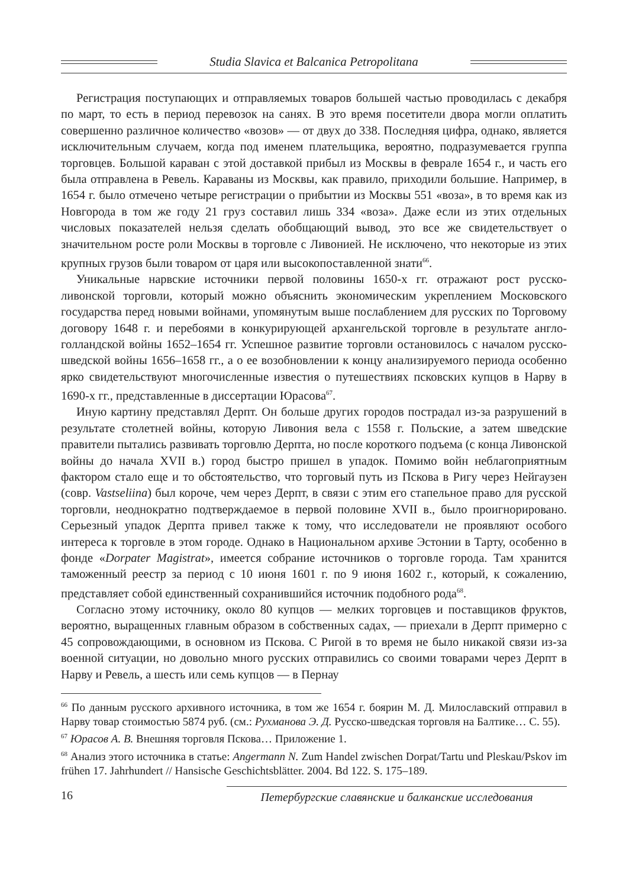Studia Slavica et Balcanica Petropolitana
Регистрация поступающих и отправляемых товаров большей частью проводилась с декабря по март, то есть в период перевозок на санях. В это время посетители двора могли оплатить совершенно различное количество «возов» — от двух до 338. Последняя цифра, однако, является исключительным случаем, когда под именем плательщика, вероятно, подразумевается группа торговцев. Большой караван с этой доставкой прибыл из Москвы в феврале 1654 г., и часть его была отправлена в Ревель. Караваны из Москвы, как правило, приходили большие. Например, в 1654 г. было отмечено четыре регистрации о прибытии из Москвы 551 «воза», в то время как из Новгорода в том же году 21 груз составил лишь 334 «воза». Даже если из этих отдельных числовых показателей нельзя сделать обобщающий вывод, это все же свидетельствует о значительном росте роли Москвы в торговле с Ливонией. Не исключено, что некоторые из этих крупных грузов были товаром от царя или высокопоставленной знати<sup>66</sup>.
Уникальные нарвские источники первой половины 1650-х гг. отражают рост русско-ливонской торговли, который можно объяснить экономическим укреплением Московского государства перед новыми войнами, упомянутым выше послаблением для русских по Торговому договору 1648 г. и перебоями в конкурирующей архангельской торговле в результате англо-голландской войны 1652–1654 гг. Успешное развитие торговли остановилось с началом русско-шведской войны 1656–1658 гг., а о ее возобновлении к концу анализируемого периода особенно ярко свидетельствуют многочисленные известия о путешествиях псковских купцов в Нарву в 1690-х гг., представленные в диссертации Юрасова<sup>67</sup>.
Иную картину представлял Дерпт. Он больше других городов пострадал из-за разрушений в результате столетней войны, которую Ливония вела с 1558 г. Польские, а затем шведские правители пытались развивать торговлю Дерпта, но после короткого подъема (с конца Ливонской войны до начала XVII в.) город быстро пришел в упадок. Помимо войн неблагоприятным фактором стало еще и то обстоятельство, что торговый путь из Пскова в Ригу через Нейгаузен (совр. Vastseliina) был короче, чем через Дерпт, в связи с этим его стапельное право для русской торговли, неоднократно подтверждаемое в первой половине XVII в., было проигнорировано. Серьезный упадок Дерпта привел также к тому, что исследователи не проявляют особого интереса к торговле в этом городе. Однако в Национальном архиве Эстонии в Тарту, особенно в фонде «Dorpater Magistrat», имеется собрание источников о торговле города. Там хранится таможенный реестр за период с 10 июня 1601 г. по 9 июня 1602 г., который, к сожалению, представляет собой единственный сохранившийся источник подобного рода<sup>68</sup>.
Согласно этому источнику, около 80 купцов — мелких торговцев и поставщиков фруктов, вероятно, выращенных главным образом в собственных садах, — приехали в Дерпт примерно с 45 сопровождающими, в основном из Пскова. С Ригой в то время не было никакой связи из-за военной ситуации, но довольно много русских отправились со своими товарами через Дерпт в Нарву и Ревель, а шесть или семь купцов — в Пернау
<sup>66</sup> По данным русского архивного источника, в том же 1654 г. боярин М. Д. Милославский отправил в Нарву товар стоимостью 5874 руб. (см.: Рухманова Э. Д. Русско-шведская торговля на Балтике… С. 55).
<sup>67</sup> Юрасов А. В. Внешняя торговля Пскова… Приложение 1.
<sup>68</sup> Анализ этого источника в статье: Angermann N. Zum Handel zwischen Dorpat/Tartu und Pleskau/Pskov im frühen 17. Jahrhundert // Hansische Geschichtsblätter. 2004. Bd 122. S. 175–189.
16 Петербургские славянские и балканские исследования